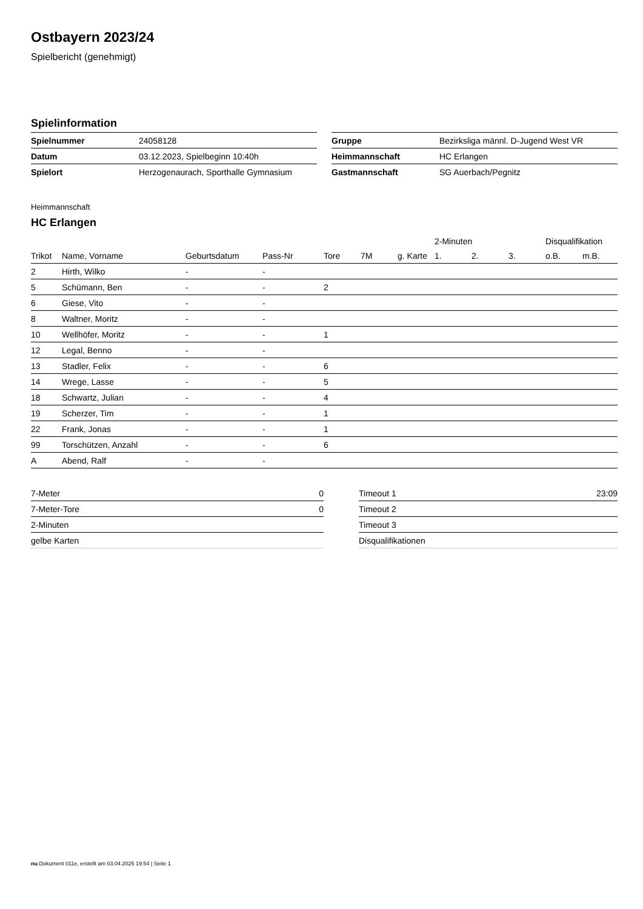Ostbayern 2023/24
Spielbericht (genehmigt)
Spielinformation
| Spielnummer | 24058128 |
| Datum | 03.12.2023, Spielbeginn 10:40h |
| Spielort | Herzogenaurach, Sporthalle Gymnasium |
| Gruppe | Bezirksliga männl. D-Jugend West VR |
| Heimmannschaft | HC Erlangen |
| Gastmannschaft | SG Auerbach/Pegnitz |
Heimmannschaft
HC Erlangen
| | | | | | | | 2-Minuten | | | Disqualifikation | |
| --- | --- | --- | --- | --- | --- | --- | --- | --- | --- | --- | --- |
| Trikot | Name, Vorname | Geburtsdatum | Pass-Nr | Tore | 7M | g. Karte | 1. | 2. | 3. | o.B. | m.B. |
| 2 | Hirth, Wilko | - | - | | | | | | | | |
| 5 | Schümann, Ben | - | - | 2 | | | | | | | |
| 6 | Giese, Vito | - | - | | | | | | | | |
| 8 | Waltner, Moritz | - | - | | | | | | | | |
| 10 | Wellhöfer, Moritz | - | - | 1 | | | | | | | |
| 12 | Legal, Benno | - | - | | | | | | | | |
| 13 | Stadler, Felix | - | - | 6 | | | | | | | |
| 14 | Wrege, Lasse | - | - | 5 | | | | | | | |
| 18 | Schwartz, Julian | - | - | 4 | | | | | | | |
| 19 | Scherzer, Tim | - | - | 1 | | | | | | | |
| 22 | Frank, Jonas | - | - | 1 | | | | | | | |
| 99 | Torschützen, Anzahl | - | - | 6 | | | | | | | |
| A | Abend, Ralf | - | - | | | | | | | | |
| 7-Meter | 0 |
| 7-Meter-Tore | 0 |
| 2-Minuten | |
| gelbe Karten | |
| Timeout 1 | 23:09 |
| Timeout 2 | |
| Timeout 3 | |
| Disqualifikationen | |
nu.Dokument 011e, erstellt am 03.04.2025 19:54 | Seite 1